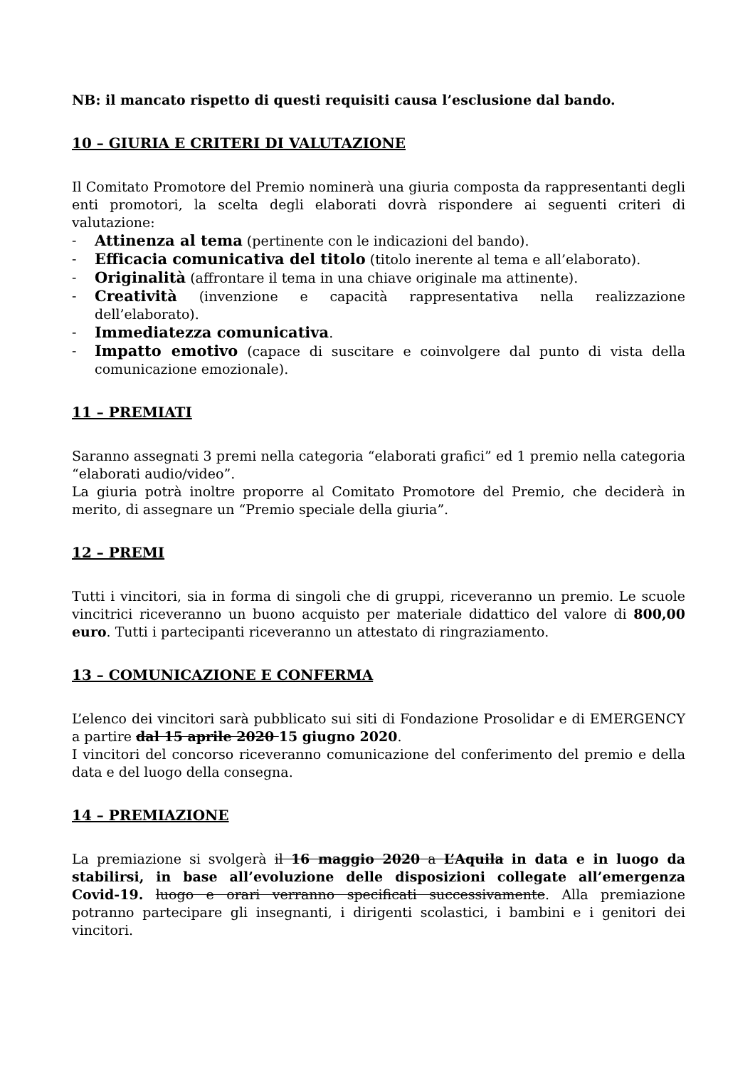NB: il mancato rispetto di questi requisiti causa l’esclusione dal bando.
10 – GIURIA E CRITERI DI VALUTAZIONE
Il Comitato Promotore del Premio nominerà una giuria composta da rappresentanti degli enti promotori, la scelta degli elaborati dovrà rispondere ai seguenti criteri di valutazione:
- Attinenza al tema (pertinente con le indicazioni del bando).
- Efficacia comunicativa del titolo (titolo inerente al tema e all’elaborato).
- Originalità (affrontare il tema in una chiave originale ma attinente).
- Creatività (invenzione e capacità rappresentativa nella realizzazione dell’elaborato).
- Immediatezza comunicativa.
- Impatto emotivo (capace di suscitare e coinvolgere dal punto di vista della comunicazione emozionale).
11 – PREMIATI
Saranno assegnati 3 premi nella categoria “elaborati grafici” ed 1 premio nella categoria “elaborati audio/video”.
La giuria potrà inoltre proporre al Comitato Promotore del Premio, che deciderà in merito, di assegnare un “Premio speciale della giuria”.
12 – PREMI
Tutti i vincitori, sia in forma di singoli che di gruppi, riceveranno un premio. Le scuole vincitrici riceveranno un buono acquisto per materiale didattico del valore di 800,00 euro. Tutti i partecipanti riceveranno un attestato di ringraziamento.
13 – COMUNICAZIONE E CONFERMA
L’elenco dei vincitori sarà pubblicato sui siti di Fondazione Prosolidar e di EMERGENCY a partire dal 15 aprile 2020 15 giugno 2020.
I vincitori del concorso riceveranno comunicazione del conferimento del premio e della data e del luogo della consegna.
14 – PREMIAZIONE
La premiazione si svolgerà il 16 maggio 2020 a L’Aquila in data e in luogo da stabilirsi, in base all’evoluzione delle disposizioni collegate all’emergenza Covid-19. luogo e orari verranno specificati successivamente. Alla premiazione potranno partecipare gli insegnanti, i dirigenti scolastici, i bambini e i genitori dei vincitori.